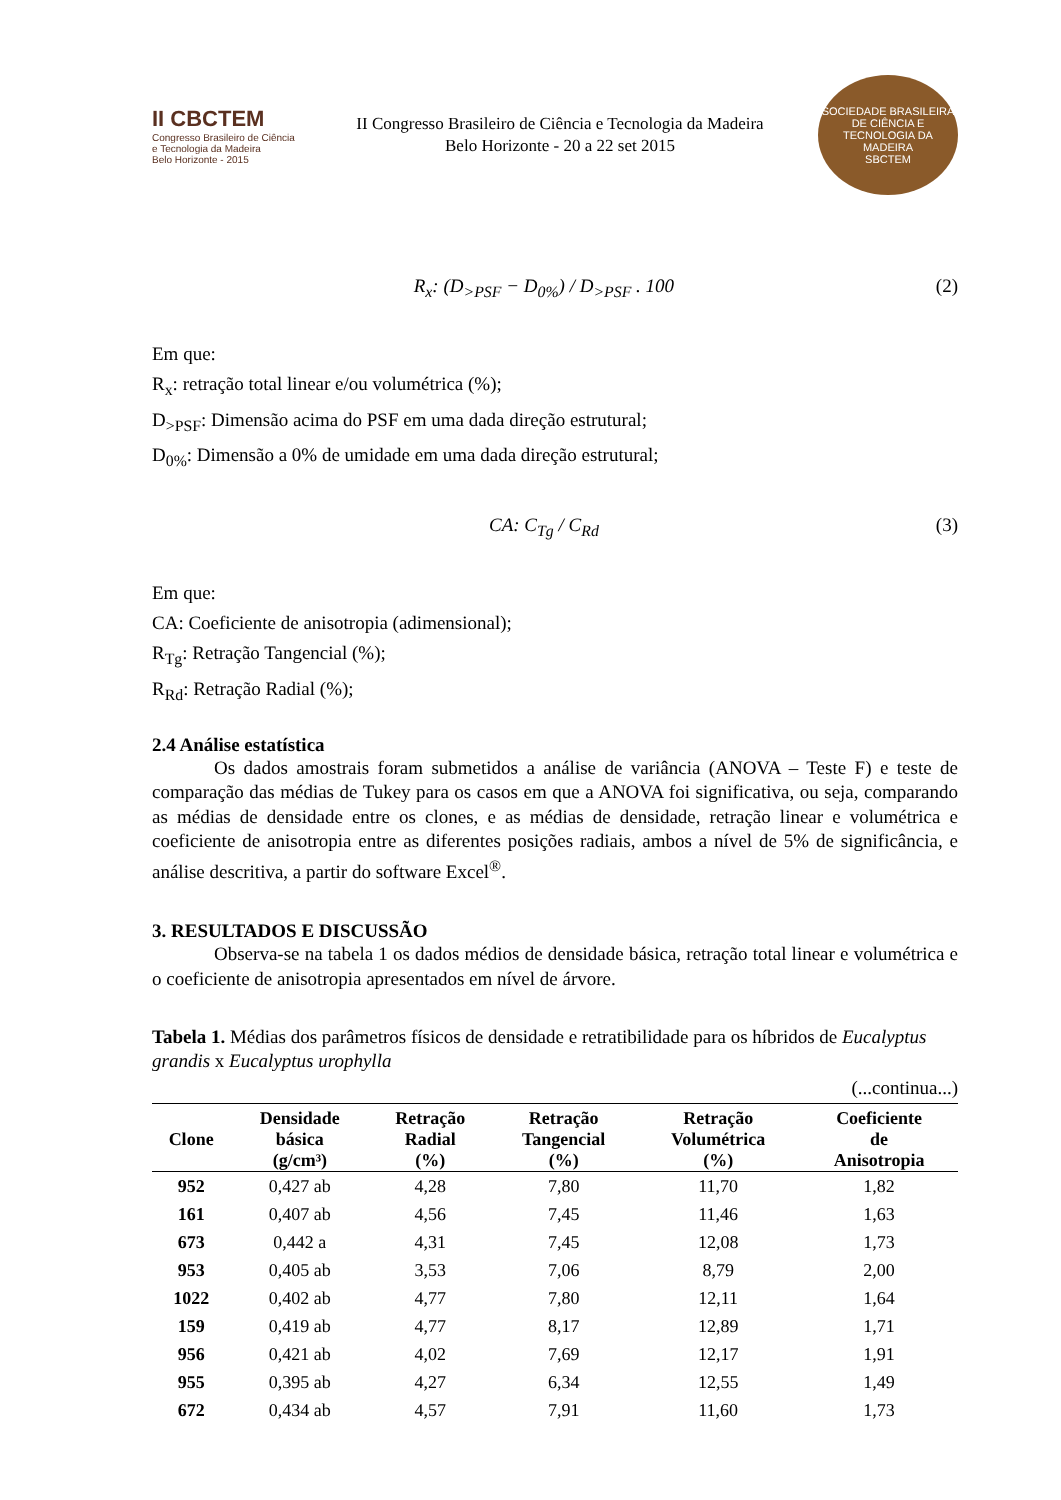II CBCTEM
Congresso Brasileiro de Ciência
e Tecnologia da Madeira
Belo Horizonte - 2015
II Congresso Brasileiro de Ciência e Tecnologia da Madeira
Belo Horizonte - 20 a 22 set 2015
SOCIEDADE BRASILEIRA DE CIÊNCIA E TECNOLOGIA DA MADEIRA
SBCTEM
R<sub>x</sub>: (D<sub>>PSF</sub> − D<sub>0%</sub>) / D<sub>>PSF</sub> . 100 (2)
Em que:
R<sub>x</sub>: retração total linear e/ou volumétrica (%);
D<sub>>PSF</sub>: Dimensão acima do PSF em uma dada direção estrutural;
D<sub>0%</sub>: Dimensão a 0% de umidade em uma dada direção estrutural;
CA: C<sub>Tg</sub> / C<sub>Rd</sub> (3)
Em que:
CA: Coeficiente de anisotropia (adimensional);
R<sub>Tg</sub>: Retração Tangencial (%);
R<sub>Rd</sub>: Retração Radial (%);
2.4 Análise estatística
Os dados amostrais foram submetidos a análise de variância (ANOVA – Teste F) e teste de comparação das médias de Tukey para os casos em que a ANOVA foi significativa, ou seja, comparando as médias de densidade entre os clones, e as médias de densidade, retração linear e volumétrica e coeficiente de anisotropia entre as diferentes posições radiais, ambos a nível de 5% de significância, e análise descritiva, a partir do software Excel<sup>®</sup>.
3. RESULTADOS E DISCUSSÃO
Observa-se na tabela 1 os dados médios de densidade básica, retração total linear e volumétrica e o coeficiente de anisotropia apresentados em nível de árvore.
Tabela 1. Médias dos parâmetros físicos de densidade e retratibilidade para os híbridos de Eucalyptus grandis x Eucalyptus urophylla
(...continua...)
| Clone | Densidade básica (g/cm³) | Retração Radial (%) | Retração Tangencial (%) | Retração Volumétrica (%) | Coeficiente de Anisotropia |
| --- | --- | --- | --- | --- | --- |
| 952 | 0,427 ab | 4,28 | 7,80 | 11,70 | 1,82 |
| 161 | 0,407 ab | 4,56 | 7,45 | 11,46 | 1,63 |
| 673 | 0,442 a | 4,31 | 7,45 | 12,08 | 1,73 |
| 953 | 0,405 ab | 3,53 | 7,06 | 8,79 | 2,00 |
| 1022 | 0,402 ab | 4,77 | 7,80 | 12,11 | 1,64 |
| 159 | 0,419 ab | 4,77 | 8,17 | 12,89 | 1,71 |
| 956 | 0,421 ab | 4,02 | 7,69 | 12,17 | 1,91 |
| 955 | 0,395 ab | 4,27 | 6,34 | 12,55 | 1,49 |
| 672 | 0,434 ab | 4,57 | 7,91 | 11,60 | 1,73 |